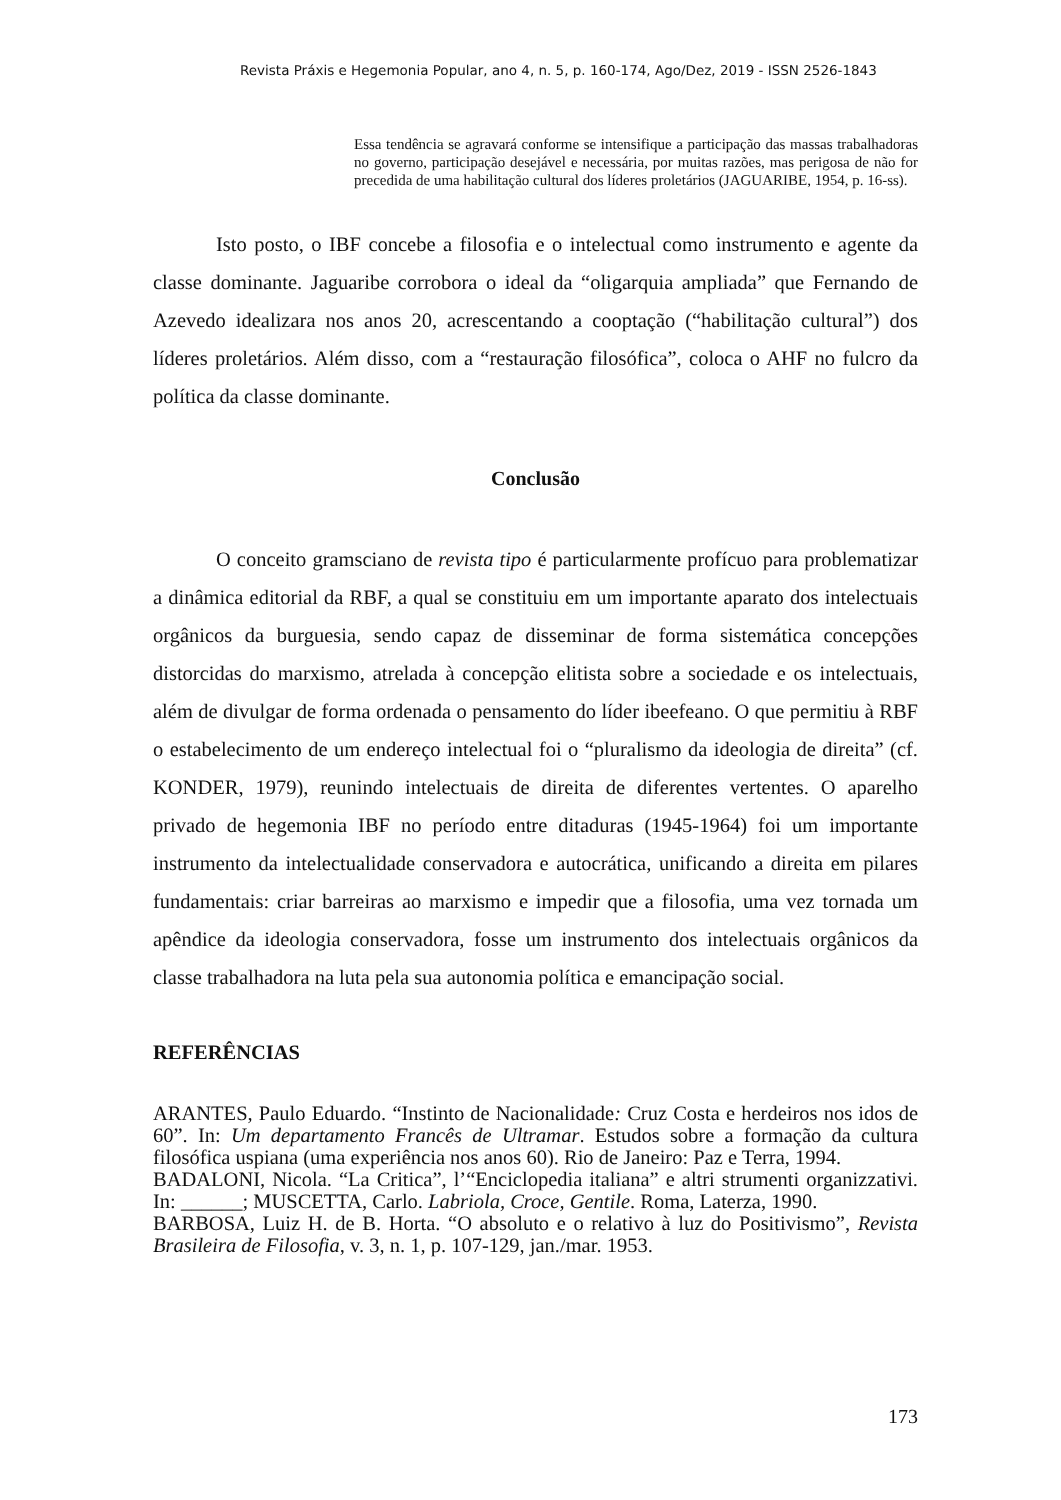Revista Práxis e Hegemonia Popular, ano 4, n. 5, p. 160-174, Ago/Dez, 2019 - ISSN 2526-1843
Essa tendência se agravará conforme se intensifique a participação das massas trabalhadoras no governo, participação desejável e necessária, por muitas razões, mas perigosa de não for precedida de uma habilitação cultural dos líderes proletários (JAGUARIBE, 1954, p. 16-ss).
Isto posto, o IBF concebe a filosofia e o intelectual como instrumento e agente da classe dominante. Jaguaribe corrobora o ideal da “oligarquia ampliada” que Fernando de Azevedo idealizara nos anos 20, acrescentando a cooptação (“habilitação cultural”) dos líderes proletários. Além disso, com a “restauração filosófica”, coloca o AHF no fulcro da política da classe dominante.
Conclusão
O conceito gramsciano de revista tipo é particularmente profícuo para problematizar a dinâmica editorial da RBF, a qual se constituiu em um importante aparato dos intelectuais orgânicos da burguesia, sendo capaz de disseminar de forma sistemática concepções distorcidas do marxismo, atrelada à concepção elitista sobre a sociedade e os intelectuais, além de divulgar de forma ordenada o pensamento do líder ibeefeano. O que permitiu à RBF o estabelecimento de um endereço intelectual foi o “pluralismo da ideologia de direita” (cf. KONDER, 1979), reunindo intelectuais de direita de diferentes vertentes. O aparelho privado de hegemonia IBF no período entre ditaduras (1945-1964) foi um importante instrumento da intelectualidade conservadora e autocrática, unificando a direita em pilares fundamentais: criar barreiras ao marxismo e impedir que a filosofia, uma vez tornada um apêndice da ideologia conservadora, fosse um instrumento dos intelectuais orgânicos da classe trabalhadora na luta pela sua autonomia política e emancipação social.
REFERÊNCIAS
ARANTES, Paulo Eduardo. “Instinto de Nacionalidade: Cruz Costa e herdeiros nos idos de 60”. In: Um departamento Francês de Ultramar. Estudos sobre a formação da cultura filosófica uspiana (uma experiência nos anos 60). Rio de Janeiro: Paz e Terra, 1994.
BADALONI, Nicola. “La Critica”, l’“Enciclopedia italiana” e altri strumenti organizzativi. In: ______; MUSCETTA, Carlo. Labriola, Croce, Gentile. Roma, Laterza, 1990.
BARBOSA, Luiz H. de B. Horta. “O absoluto e o relativo à luz do Positivismo”, Revista Brasileira de Filosofia, v. 3, n. 1, p. 107-129, jan./mar. 1953.
173